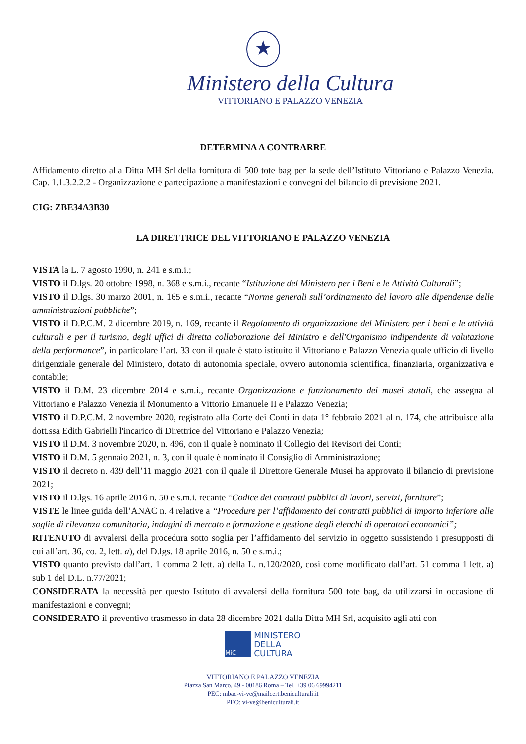★
Ministero della Cultura
VITTORIANO E PALAZZO VENEZIA
DETERMINA A CONTRARRE
Affidamento diretto alla Ditta MH Srl della fornitura di 500 tote bag per la sede dell’Istituto Vittoriano e Palazzo Venezia. Cap. 1.1.3.2.2.2 - Organizzazione e partecipazione a manifestazioni e convegni del bilancio di previsione 2021.
CIG: ZBE34A3B30
LA DIRETTRICE DEL VITTORIANO E PALAZZO VENEZIA
VISTA la L. 7 agosto 1990, n. 241 e s.m.i.;
VISTO il D.lgs. 20 ottobre 1998, n. 368 e s.m.i., recante “Istituzione del Ministero per i Beni e le Attività Culturali”;
VISTO il D.lgs. 30 marzo 2001, n. 165 e s.m.i., recante “Norme generali sull’ordinamento del lavoro alle dipendenze delle amministrazioni pubbliche”;
VISTO il D.P.C.M. 2 dicembre 2019, n. 169, recante il Regolamento di organizzazione del Ministero per i beni e le attività culturali e per il turismo, degli uffici di diretta collaborazione del Ministro e dell'Organismo indipendente di valutazione della performance”, in particolare l’art. 33 con il quale è stato istituito il Vittoriano e Palazzo Venezia quale ufficio di livello dirigenziale generale del Ministero, dotato di autonomia speciale, ovvero autonomia scientifica, finanziaria, organizzativa e contabile;
VISTO il D.M. 23 dicembre 2014 e s.m.i., recante Organizzazione e funzionamento dei musei statali, che assegna al Vittoriano e Palazzo Venezia il Monumento a Vittorio Emanuele II e Palazzo Venezia;
VISTO il D.P.C.M. 2 novembre 2020, registrato alla Corte dei Conti in data 1° febbraio 2021 al n. 174, che attribuisce alla dott.ssa Edith Gabrielli l'incarico di Direttrice del Vittoriano e Palazzo Venezia;
VISTO il D.M. 3 novembre 2020, n. 496, con il quale è nominato il Collegio dei Revisori dei Conti;
VISTO il D.M. 5 gennaio 2021, n. 3, con il quale è nominato il Consiglio di Amministrazione;
VISTO il decreto n. 439 dell’11 maggio 2021 con il quale il Direttore Generale Musei ha approvato il bilancio di previsione 2021;
VISTO il D.lgs. 16 aprile 2016 n. 50 e s.m.i. recante “Codice dei contratti pubblici di lavori, servizi, forniture”;
VISTE le linee guida dell’ANAC n. 4 relative a “Procedure per l’affidamento dei contratti pubblici di importo inferiore alle soglie di rilevanza comunitaria, indagini di mercato e formazione e gestione degli elenchi di operatori economici”;
RITENUTO di avvalersi della procedura sotto soglia per l’affidamento del servizio in oggetto sussistendo i presupposti di cui all’art. 36, co. 2, lett. a), del D.lgs. 18 aprile 2016, n. 50 e s.m.i.;
VISTO quanto previsto dall’art. 1 comma 2 lett. a) della L. n.120/2020, così come modificato dall’art. 51 comma 1 lett. a) sub 1 del D.L. n.77/2021;
CONSIDERATA la necessità per questo Istituto di avvalersi della fornitura 500 tote bag, da utilizzarsi in occasione di manifestazioni e convegni;
CONSIDERATO il preventivo trasmesso in data 28 dicembre 2021 dalla Ditta MH Srl, acquisito agli atti con
MiC
MINISTERO
DELLA
CULTURA
VITTORIANO E PALAZZO VENEZIA
Piazza San Marco, 49 - 00186 Roma – Tel. +39 06 69994211
PEC: mbac-vi-ve@mailcert.beniculturali.it
PEO: vi-ve@beniculturali.it